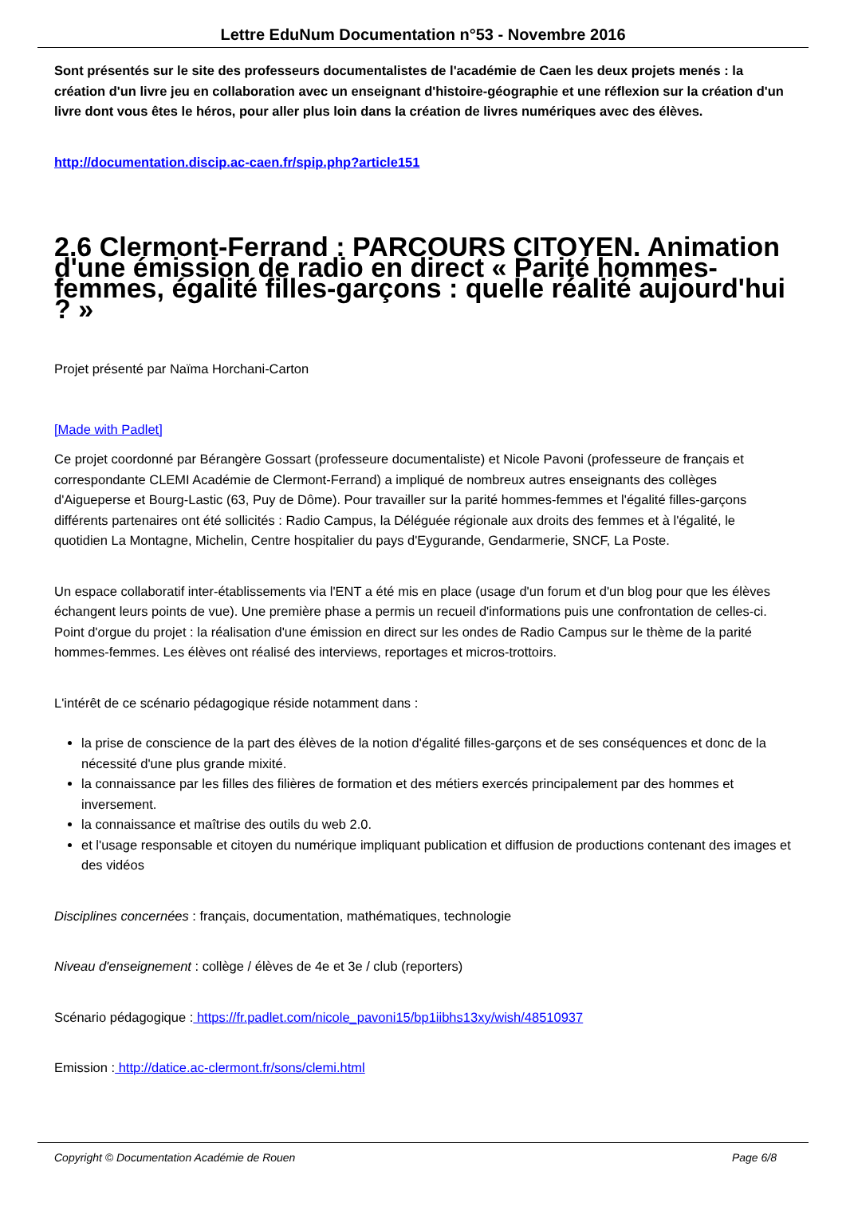Lettre EduNum Documentation n°53 - Novembre 2016
Sont présentés sur le site des professeurs documentalistes de l'académie de Caen les deux projets menés : la création d'un livre jeu en collaboration avec un enseignant d'histoire-géographie et une réflexion sur la création d'un livre dont vous êtes le héros, pour aller plus loin dans la création de livres numériques avec des élèves.
http://documentation.discip.ac-caen.fr/spip.php?article151
2.6 Clermont-Ferrand : PARCOURS CITOYEN. Animation d'une émission de radio en direct « Parité hommes-femmes, égalité filles-garçons : quelle réalité aujourd'hui ? »
Projet présenté par Naïma Horchani-Carton
[Made with Padlet]
Ce projet coordonné par Bérangère Gossart (professeure documentaliste) et Nicole Pavoni (professeure de français et correspondante CLEMI Académie de Clermont-Ferrand) a impliqué de nombreux autres enseignants des collèges d'Aigueperse et Bourg-Lastic (63, Puy de Dôme). Pour travailler sur la parité hommes-femmes et l'égalité filles-garçons différents partenaires ont été sollicités : Radio Campus, la Déléguée régionale aux droits des femmes et à l'égalité, le quotidien La Montagne, Michelin, Centre hospitalier du pays d'Eygurande, Gendarmerie, SNCF, La Poste.
Un espace collaboratif inter-établissements via l'ENT a été mis en place (usage d'un forum et d'un blog pour que les élèves échangent leurs points de vue). Une première phase a permis un recueil d'informations puis une confrontation de celles-ci. Point d'orgue du projet : la réalisation d'une émission en direct sur les ondes de Radio Campus sur le thème de la parité hommes-femmes. Les élèves ont réalisé des interviews, reportages et micros-trottoirs.
L'intérêt de ce scénario pédagogique réside notamment dans :
la prise de conscience de la part des élèves de la notion d'égalité filles-garçons et de ses conséquences et donc de la nécessité d'une plus grande mixité.
la connaissance par les filles des filières de formation et des métiers exercés principalement par des hommes et inversement.
la connaissance et maîtrise des outils du web 2.0.
et l'usage responsable et citoyen du numérique impliquant publication et diffusion de productions contenant des images et des vidéos
Disciplines concernées : français, documentation, mathématiques, technologie
Niveau d'enseignement : collège / élèves de 4e et 3e / club (reporters)
Scénario pédagogique : https://fr.padlet.com/nicole_pavoni15/bp1iibhs13xy/wish/48510937
Emission : http://datice.ac-clermont.fr/sons/clemi.html
Copyright © Documentation Académie de Rouen Page 6/8